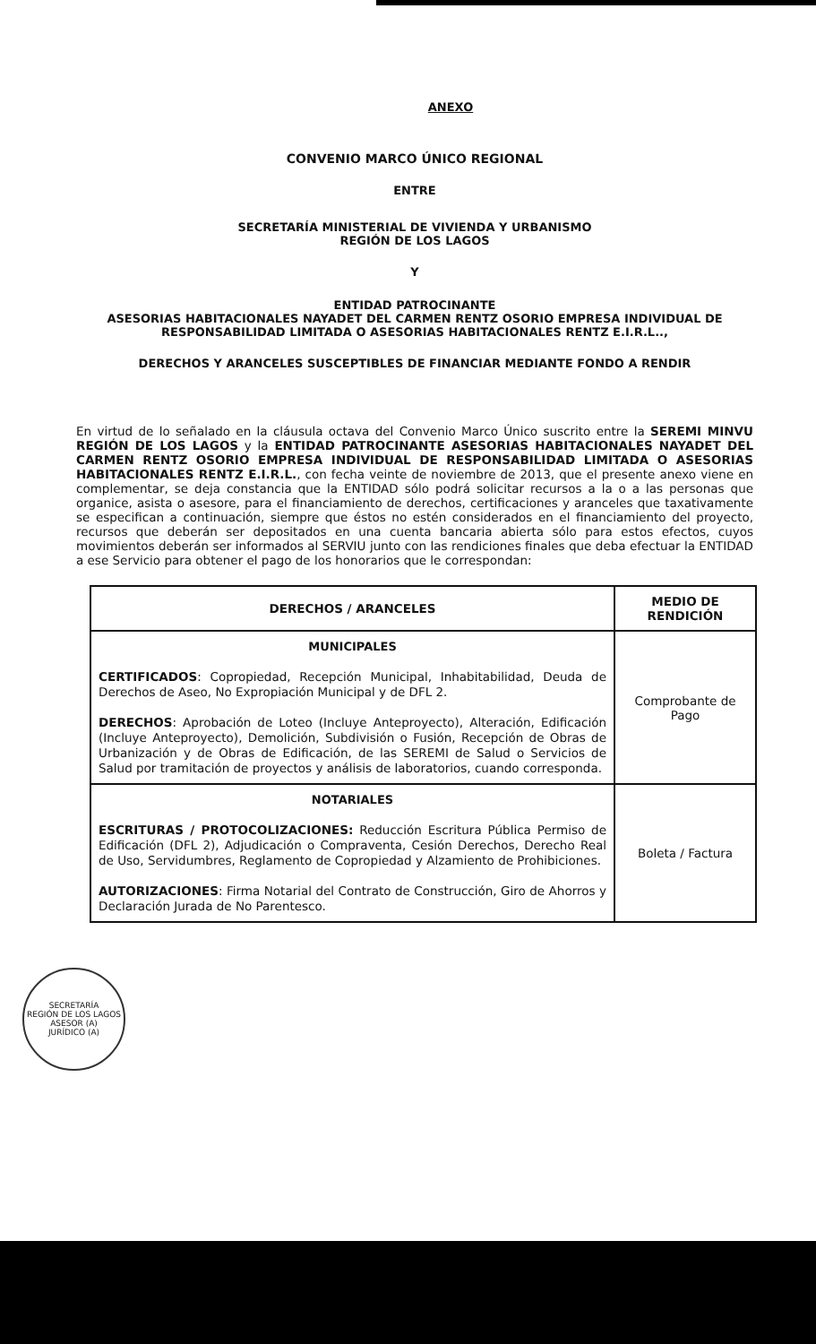ANEXO
CONVENIO MARCO ÚNICO REGIONAL
ENTRE
SECRETARÍA MINISTERIAL DE VIVIENDA Y URBANISMO
REGIÓN DE LOS LAGOS
Y
ENTIDAD PATROCINANTE
ASESORIAS HABITACIONALES NAYADET DEL CARMEN RENTZ OSORIO EMPRESA INDIVIDUAL DE RESPONSABILIDAD LIMITADA O ASESORIAS HABITACIONALES RENTZ E.I.R.L..,
DERECHOS Y ARANCELES SUSCEPTIBLES DE FINANCIAR MEDIANTE FONDO A RENDIR
En virtud de lo señalado en la cláusula octava del Convenio Marco Único suscrito entre la SEREMI MINVU REGIÓN DE LOS LAGOS y la ENTIDAD PATROCINANTE ASESORIAS HABITACIONALES NAYADET DEL CARMEN RENTZ OSORIO EMPRESA INDIVIDUAL DE RESPONSABILIDAD LIMITADA O ASESORIAS HABITACIONALES RENTZ E.I.R.L., con fecha veinte de noviembre de 2013, que el presente anexo viene en complementar, se deja constancia que la ENTIDAD sólo podrá solicitar recursos a la o a las personas que organice, asista o asesore, para el financiamiento de derechos, certificaciones y aranceles que taxativamente se especifican a continuación, siempre que éstos no estén considerados en el financiamiento del proyecto, recursos que deberán ser depositados en una cuenta bancaria abierta sólo para estos efectos, cuyos movimientos deberán ser informados al SERVIU junto con las rendiciones finales que deba efectuar la ENTIDAD a ese Servicio para obtener el pago de los honorarios que le correspondan:
| DERECHOS / ARANCELES | MEDIO DE RENDICIÓN |
| --- | --- |
| MUNICIPALES CERTIFICADOS : Copropiedad, Recepción Municipal, Inhabitabilidad, Deuda de Derechos de Aseo, No Expropiación Municipal y de DFL 2. DERECHOS : Aprobación de Loteo (Incluye Anteproyecto), Alteración, Edificación (Incluye Anteproyecto), Demolición, Subdivisión o Fusión, Recepción de Obras de Urbanización y de Obras de Edificación, de las SEREMI de Salud o Servicios de Salud por tramitación de proyectos y análisis de laboratorios, cuando corresponda. | Comprobante de Pago |
| NOTARIALES ESCRITURAS / PROTOCOLIZACIONES: Reducción Escritura Pública Permiso de Edificación (DFL 2), Adjudicación o Compraventa, Cesión Derechos, Derecho Real de Uso, Servidumbres, Reglamento de Copropiedad y Alzamiento de Prohibiciones. AUTORIZACIONES : Firma Notarial del Contrato de Construcción, Giro de Ahorros y Declaración Jurada de No Parentesco. | Boleta / Factura |
SECRETARÍA
REGIÓN DE LOS LAGOS
ASESOR (A)
JURÍDICO (A)